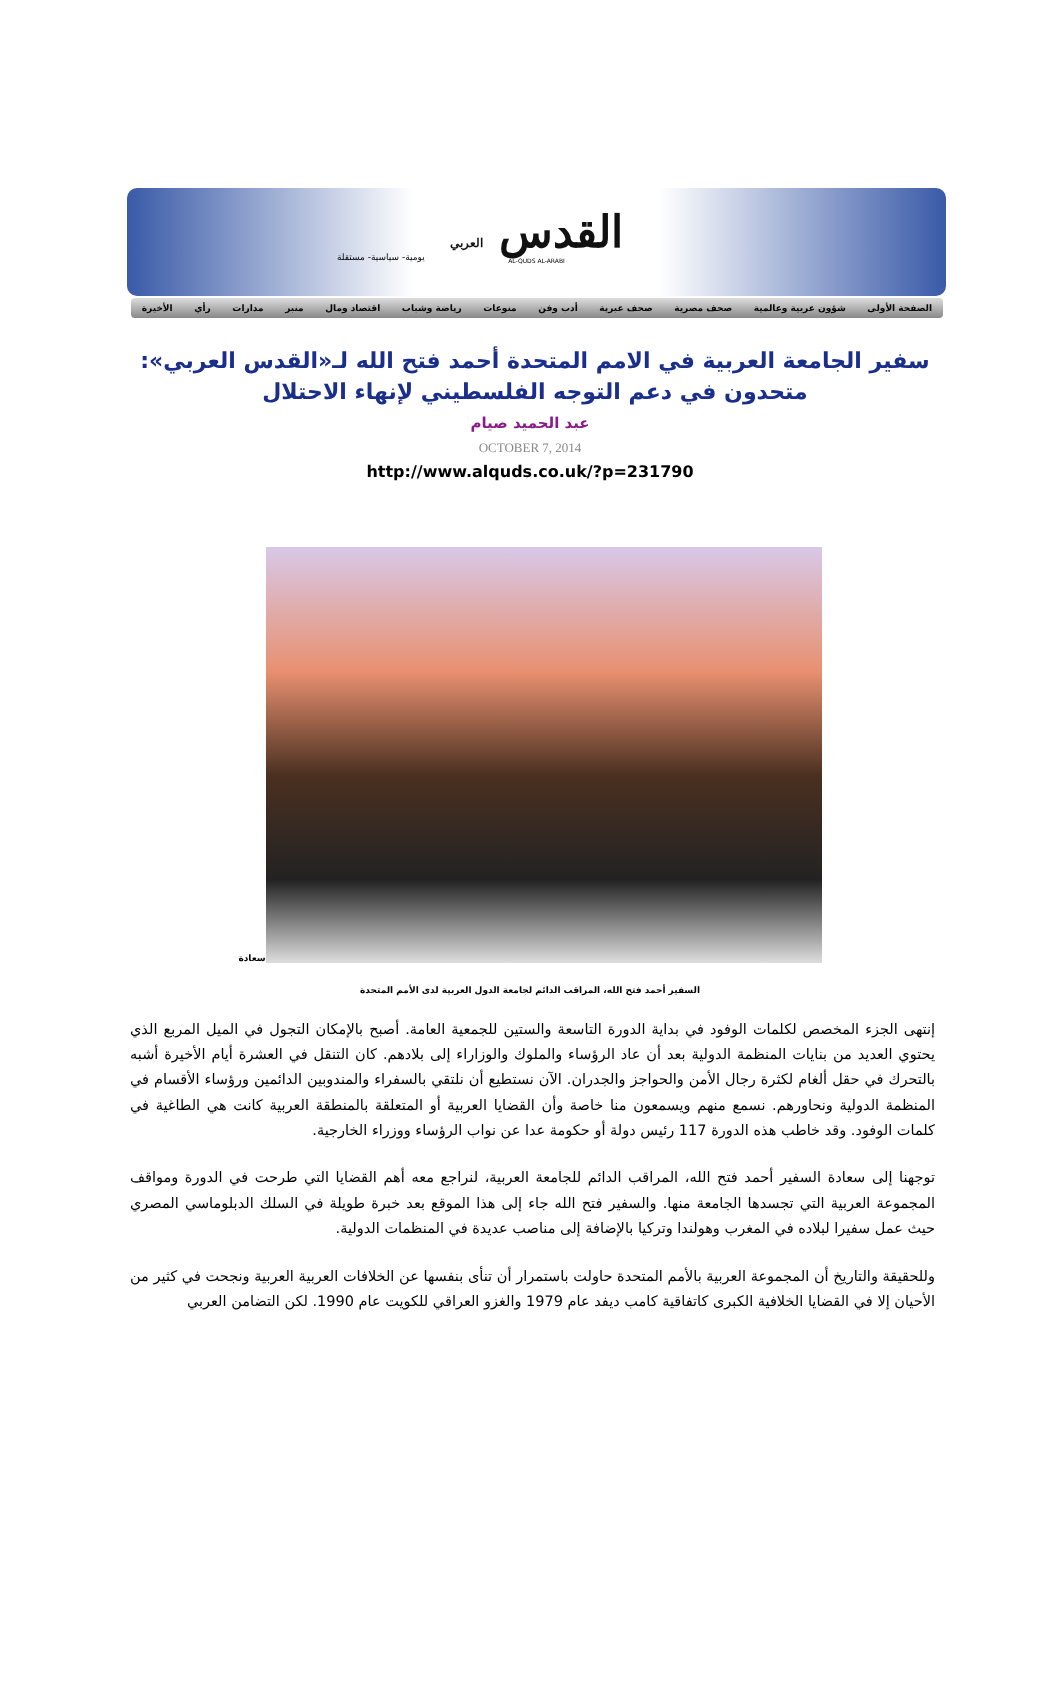القدس العربي
AL-QUDS AL-ARABI
يومية- سياسية- مستقلة
الصفحة الأولى شؤون عربية وعالمية صحف مصرية صحف عبرية أدب وفن منوعات رياضة وشباب اقتصاد ومال منبر مدارات رأي الأخيرة
سفير الجامعة العربية في الامم المتحدة أحمد فتح الله لـ«القدس العربي»: متحدون في دعم التوجه الفلسطيني لإنهاء الاحتلال
عبد الحميد صيام
OCTOBER 7, 2014
http://www.alquds.co.uk/?p=231790
سعادة
السفير أحمد فتح الله، المراقب الدائم لجامعة الدول العربية لدى الأمم المتحدة
إنتهى الجزء المخصص لكلمات الوفود في بداية الدورة التاسعة والستين للجمعية العامة. أصبح بالإمكان التجول في الميل المربع الذي يحتوي العديد من بنايات المنظمة الدولية بعد أن عاد الرؤساء والملوك والوزاراء إلى بلادهم. كان التنقل في العشرة أيام الأخيرة أشبه بالتحرك في حقل ألغام لكثرة رجال الأمن والحواجز والجدران. الآن نستطيع أن نلتقي بالسفراء والمندوبين الدائمين ورؤساء الأقسام في المنظمة الدولية ونحاورهم. نسمع منهم ويسمعون منا خاصة وأن القضايا العربية أو المتعلقة بالمنطقة العربية كانت هي الطاغية في كلمات الوفود. وقد خاطب هذه الدورة 117 رئيس دولة أو حكومة عدا عن نواب الرؤساء ووزراء الخارجية.
توجهنا إلى سعادة السفير أحمد فتح الله، المراقب الدائم للجامعة العربية، لنراجع معه أهم القضايا التي طرحت في الدورة ومواقف المجموعة العربية التي تجسدها الجامعة منها. والسفير فتح الله جاء إلى هذا الموقع بعد خبرة طويلة في السلك الدبلوماسي المصري حيث عمل سفيرا لبلاده في المغرب وهولندا وتركيا بالإضافة إلى مناصب عديدة في المنظمات الدولية.
وللحقيقة والتاريخ أن المجموعة العربية بالأمم المتحدة حاولت باستمرار أن تنأى بنفسها عن الخلافات العربية العربية ونجحت في كثير من الأحيان إلا في القضايا الخلافية الكبرى كاتفاقية كامب ديفد عام 1979 والغزو العراقي للكويت عام 1990. لكن التضامن العربي